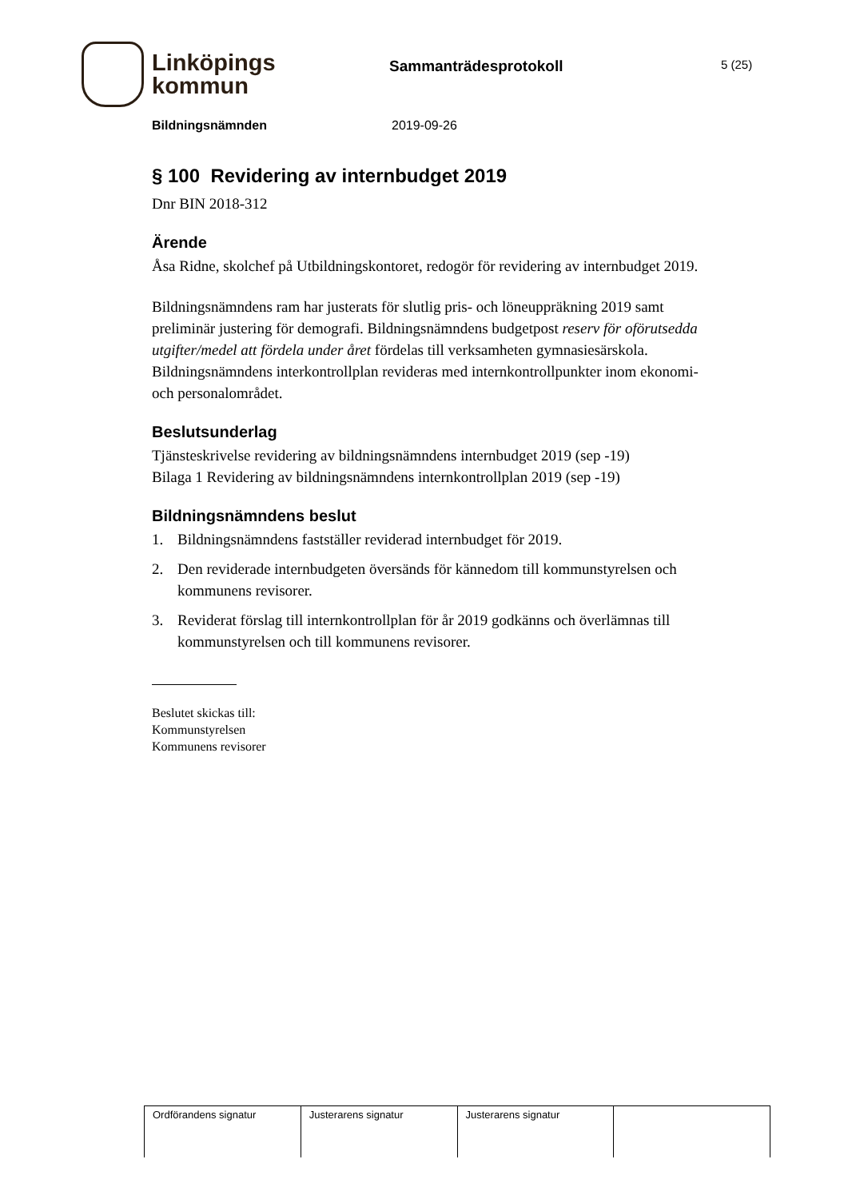Linköpings
kommun
Sammanträdesprotokoll
5 (25)
Bildningsnämnden 2019-09-26
§ 100 Revidering av internbudget 2019
Dnr BIN 2018-312
Ärende
Åsa Ridne, skolchef på Utbildningskontoret, redogör för revidering av internbudget 2019.
Bildningsnämndens ram har justerats för slutlig pris- och löneuppräkning 2019 samt preliminär justering för demografi. Bildningsnämndens budgetpost reserv för oförutsedda utgifter/medel att fördela under året fördelas till verksamheten gymnasiesärskola. Bildningsnämndens interkontrollplan revideras med internkontrollpunkter inom ekonomi- och personalområdet.
Beslutsunderlag
Tjänsteskrivelse revidering av bildningsnämndens internbudget 2019 (sep -19)
Bilaga 1 Revidering av bildningsnämndens internkontrollplan 2019 (sep -19)
Bildningsnämndens beslut
1. Bildningsnämndens fastställer reviderad internbudget för 2019.
2. Den reviderade internbudgeten översänds för kännedom till kommunstyrelsen och kommunens revisorer.
3. Reviderat förslag till internkontrollplan för år 2019 godkänns och överlämnas till kommunstyrelsen och till kommunens revisorer.
Beslutet skickas till:
Kommunstyrelsen
Kommunens revisorer
| Ordförandens signatur | Justerarens signatur | Justerarens signatur | |